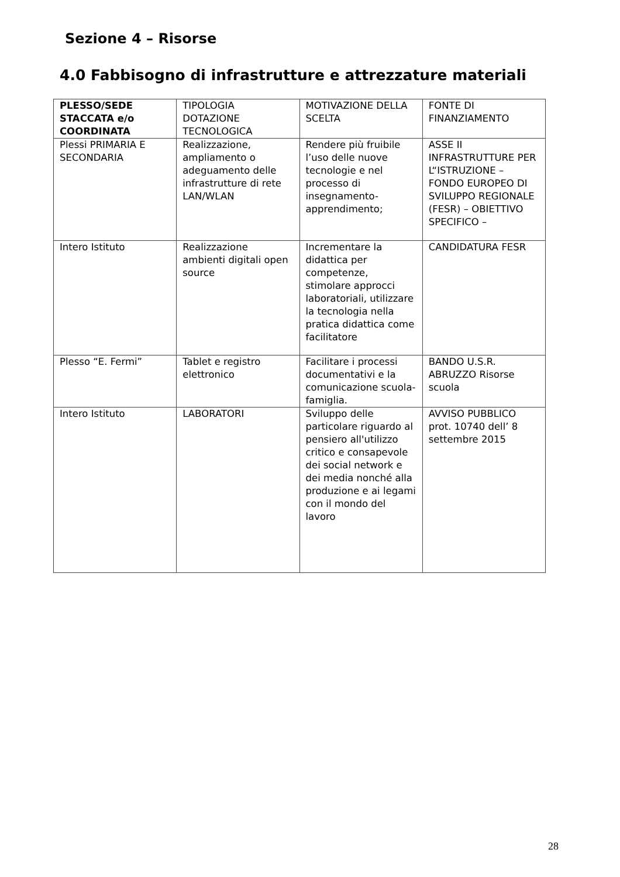Sezione 4 – Risorse
4.0 Fabbisogno di infrastrutture e attrezzature materiali
| PLESSO/SEDE STACCATA e/o COORDINATA | TIPOLOGIA DOTAZIONE TECNOLOGICA | MOTIVAZIONE DELLA SCELTA | FONTE DI FINANZIAMENTO |
| Plessi PRIMARIA E SECONDARIA | Realizzazione, ampliamento o adeguamento delle infrastrutture di rete LAN/WLAN | Rendere più fruibile l’uso delle nuove tecnologie e nel processo di insegnamento-apprendimento; | ASSE II INFRASTRUTTURE PER L“ISTRUZIONE – FONDO EUROPEO DI SVILUPPO REGIONALE (FESR) – OBIETTIVO SPECIFICO – |
| Intero Istituto | Realizzazione ambienti digitali open source | Incrementare la didattica per competenze, stimolare approcci laboratoriali, utilizzare la tecnologia nella pratica didattica come facilitatore | CANDIDATURA FESR |
| Plesso “E. Fermi” | Tablet e registro elettronico | Facilitare i processi documentativi e la comunicazione scuola-famiglia. | BANDO U.S.R. ABRUZZO Risorse scuola |
| Intero Istituto | LABORATORI | Sviluppo delle particolare riguardo al pensiero all'utilizzo critico e consapevole dei social network e dei media nonché alla produzione e ai legami con il mondo del lavoro | AVVISO PUBBLICO prot. 10740 dell’ 8 settembre 2015 |
28